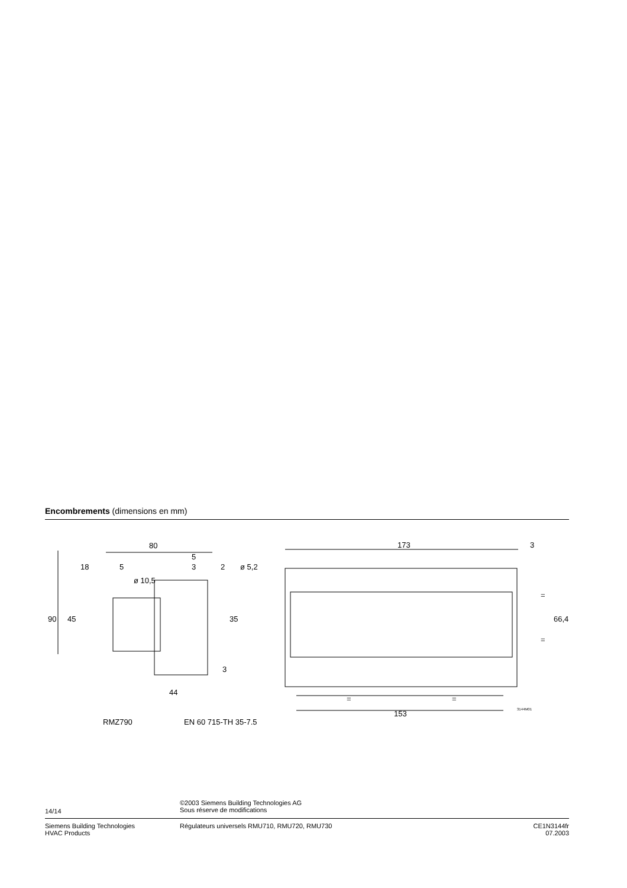Encombrements (dimensions en mm)
80
5
18
5
3
2
ø 5,2
ø 10,5
90
45
35
3
44
RMZ790
EN 60 715-TH 35-7.5
173
3
=
=
66,4
=
=
153
3144M01
14/14
©2003 Siemens Building Technologies AG
Sous réserve de modifications
Siemens Building Technologies
HVAC Products
Régulateurs universels RMU710, RMU720, RMU730
CE1N3144fr
07.2003